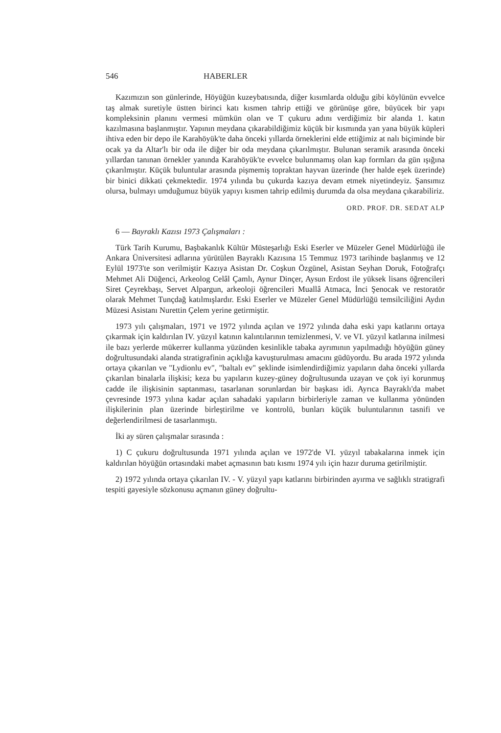546 HABERLER
Kazımızın son günlerinde, Höyüğün kuzeybatısında, diğer kısımlarda olduğu gibi köylünün evvelce taş almak suretiyle üstten birinci katı kısmen tahrip ettiği ve görünüşe göre, büyücek bir yapı kompleksinin planını vermesi mümkün olan ve T çukuru adını verdiğimiz bir alanda 1. katın kazılmasına başlanmıştır. Yapının meydana çıkarabildiğimiz küçük bir kısmında yan yana büyük küpleri ihtiva eden bir depo ile Karahöyük'te daha önceki yıllarda örneklerini elde ettiğimiz at nalı biçiminde bir ocak ya da Altar'lı bir oda ile diğer bir oda meydana çıkarılmıştır. Bulunan seramik arasında önceki yıllardan tanınan örnekler yanında Karahöyük'te evvelce bulunmamış olan kap formları da gün ışığına çıkarılmıştır. Küçük buluntular arasında pişmemiş topraktan hayvan üzerinde (her halde eşek üzerinde) bir binici dikkati çekmektedir. 1974 yılında bu çukurda kazıya devam etmek niyetindeyiz. Şansımız olursa, bulmayı umduğumuz büyük yapıyı kısmen tahrip edilmiş durumda da olsa meydana çıkarabiliriz.
ORD. PROF. DR. SEDAT ALP
6 — Bayraklı Kazısı 1973 Çalışmaları :
Türk Tarih Kurumu, Başbakanlık Kültür Müsteşarlığı Eski Eserler ve Müzeler Genel Müdürlüğü ile Ankara Üniversitesi adlarına yürütülen Bayraklı Kazısına 15 Temmuz 1973 tarihinde başlanmış ve 12 Eylül 1973'te son verilmiştir Kazıya Asistan Dr. Coşkun Özgünel, Asistan Seyhan Doruk, Fotoğrafçı Mehmet Ali Düğenci, Arkeolog Celâl Çamlı, Aynur Dinçer, Aysun Erdost ile yüksek lisans öğrencileri Siret Çeyrekbaşı, Servet Alpargun, arkeoloji öğrencileri Muallâ Atmaca, İnci Şenocak ve restoratör olarak Mehmet Tunçdağ katılmışlardır. Eski Eserler ve Müzeler Genel Müdürlüğü temsilciliğini Aydın Müzesi Asistanı Nurettin Çelem yerine getirmiştir.
1973 yılı çalışmaları, 1971 ve 1972 yılında açılan ve 1972 yılında daha eski yapı katlarını ortaya çıkarmak için kaldırılan IV. yüzyıl katının kalıntılarının temizlenmesi, V. ve VI. yüzyıl katlarına inilmesi ile bazı yerlerde mükerrer kullanma yüzünden kesinlikle tabaka ayrımının yapılmadığı höyüğün güney doğrultusundaki alanda stratigrafinin açıklığa kavuşturulması amacını güdüyordu. Bu arada 1972 yılında ortaya çıkarılan ve "Lydionlu ev", "baltalı ev" şeklinde isimlendirdiğimiz yapıların daha önceki yıllarda çıkarılan binalarla ilişkisi; keza bu yapıların kuzey-güney doğrultusunda uzayan ve çok iyi korunmuş cadde ile ilişkisinin saptanması, tasarlanan sorunlardan bir başkası idi. Ayrıca Bayraklı'da mabet çevresinde 1973 yılına kadar açılan sahadaki yapıların birbirleriyle zaman ve kullanma yönünden ilişkilerinin plan üzerinde birleştirilme ve kontrolü, bunları küçük buluntularının tasnifi ve değerlendirilmesi de tasarlanmıştı.
İki ay süren çalışmalar sırasında :
1) C çukuru doğrultusunda 1971 yılında açılan ve 1972'de VI. yüzyıl tabakalarına inmek için kaldırılan höyüğün ortasındaki mabet açmasının batı kısmı 1974 yılı için hazır duruma getirilmiştir.
2) 1972 yılında ortaya çıkarılan IV. - V. yüzyıl yapı katlarını birbirinden ayırma ve sağlıklı stratigrafi tespiti gayesiyle sözkonusu açmanın güney doğrultu-